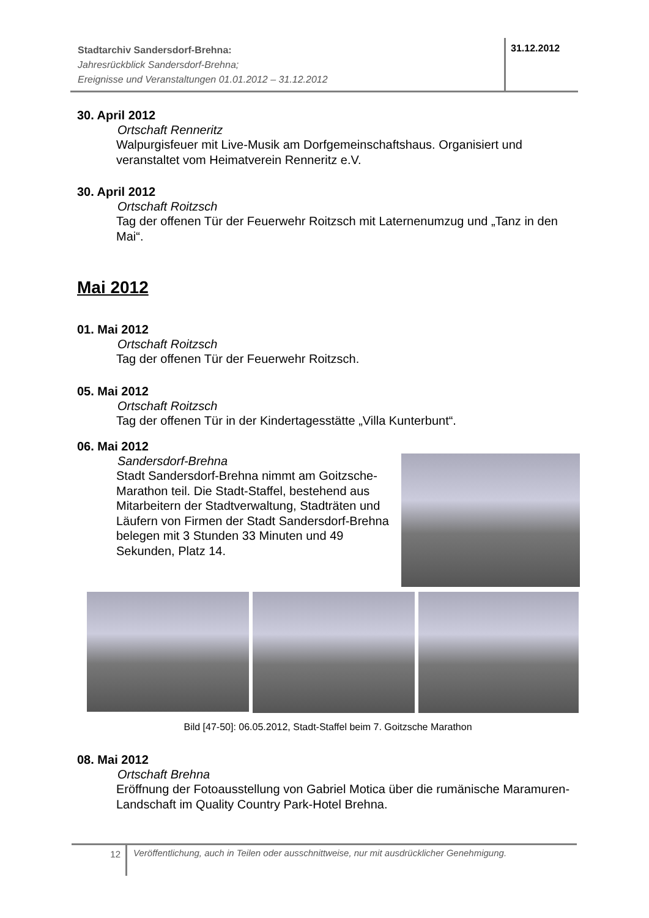Stadtarchiv Sandersdorf-Brehna:
Jahresrückblick Sandersdorf-Brehna;
Ereignisse und Veranstaltungen 01.01.2012 – 31.12.2012
31.12.2012
30. April 2012
Ortschaft Renneritz
Walpurgisfeuer mit Live-Musik am Dorfgemeinschaftshaus. Organisiert und veranstaltet vom Heimatverein Renneritz e.V.
30. April 2012
Ortschaft Roitzsch
Tag der offenen Tür der Feuerwehr Roitzsch mit Laternenumzug und „Tanz in den Mai“.
Mai 2012
01. Mai 2012
Ortschaft Roitzsch
Tag der offenen Tür der Feuerwehr Roitzsch.
05. Mai 2012
Ortschaft Roitzsch
Tag der offenen Tür in der Kindertagesstätte „Villa Kunterbunt“.
06. Mai 2012
Sandersdorf-Brehna
Stadt Sandersdorf-Brehna nimmt am Goitzsche-Marathon teil. Die Stadt-Staffel, bestehend aus Mitarbeitern der Stadtverwaltung, Stadträten und Läufern von Firmen der Stadt Sandersdorf-Brehna belegen mit 3 Stunden 33 Minuten und 49 Sekunden, Platz 14.
Bild [47-50]: 06.05.2012, Stadt-Staffel beim 7. Goitzsche Marathon
08. Mai 2012
Ortschaft Brehna
Eröffnung der Fotoausstellung von Gabriel Motica über die rumänische Maramuren-Landschaft im Quality Country Park-Hotel Brehna.
12
Veröffentlichung, auch in Teilen oder ausschnittweise, nur mit ausdrücklicher Genehmigung.